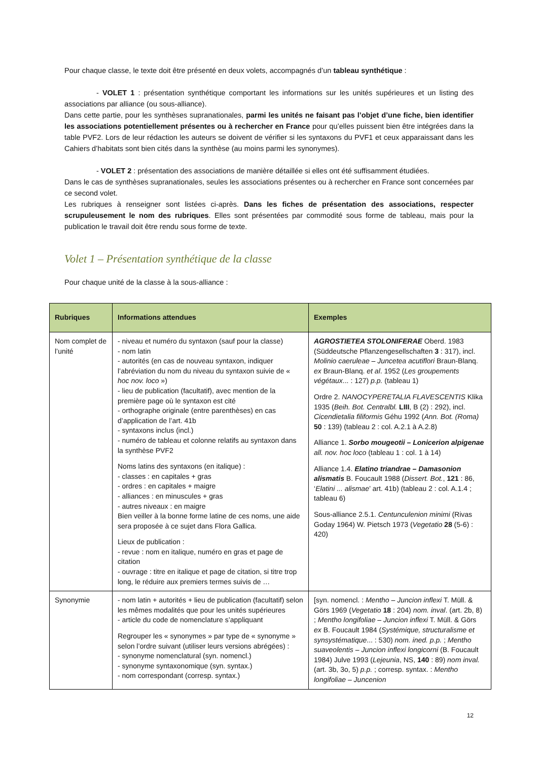Pour chaque classe, le texte doit être présenté en deux volets, accompagnés d’un tableau synthétique :
- VOLET 1 : présentation synthétique comportant les informations sur les unités supérieures et un listing des associations par alliance (ou sous-alliance).
Dans cette partie, pour les synthèses supranationales, parmi les unités ne faisant pas l’objet d’une fiche, bien identifier les associations potentiellement présentes ou à rechercher en France pour qu’elles puissent bien être intégrées dans la table PVF2. Lors de leur rédaction les auteurs se doivent de vérifier si les syntaxons du PVF1 et ceux apparaissant dans les Cahiers d’habitats sont bien cités dans la synthèse (au moins parmi les synonymes).
- VOLET 2 : présentation des associations de manière détaillée si elles ont été suffisamment étudiées.
Dans le cas de synthèses supranationales, seules les associations présentes ou à rechercher en France sont concernées par ce second volet.
Les rubriques à renseigner sont listées ci-après. Dans les fiches de présentation des associations, respecter scrupuleusement le nom des rubriques. Elles sont présentées par commodité sous forme de tableau, mais pour la publication le travail doit être rendu sous forme de texte.
Volet 1 – Présentation synthétique de la classe
Pour chaque unité de la classe à la sous-alliance :
| Rubriques | Informations attendues | Exemples |
| --- | --- | --- |
| Nom complet de l’unité | - niveau et numéro du syntaxon (sauf pour la classe) - nom latin - autorités (en cas de nouveau syntaxon, indiquer l’abréviation du nom du niveau du syntaxon suivie de « hoc nov. loco ») - lieu de publication (facultatif), avec mention de la première page où le syntaxon est cité - orthographe originale (entre parenthèses) en cas d’application de l’art. 41b - syntaxons inclus (incl.) - numéro de tableau et colonne relatifs au syntaxon dans la synthèse PVF2 Noms latins des syntaxons (en italique) : - classes : en capitales + gras - ordres : en capitales + maigre - alliances : en minuscules + gras - autres niveaux : en maigre Bien veiller à la bonne forme latine de ces noms, une aide sera proposée à ce sujet dans Flora Gallica. Lieux de publication : - revue : nom en italique, numéro en gras et page de citation - ouvrage : titre en italique et page de citation, si titre trop long, le réduire aux premiers termes suivis de … | AGROSTIETEA STOLONIFERAE Oberd. 1983 (Süddeutsche Pflanzengesellschaften 3 : 317), incl. Molinio caeruleae – Juncetea acutiflori Braun-Blanq. ex Braun-Blanq. et al . 1952 ( Les groupements végétaux ... : 127) p.p. (tableau 1) Ordre 2. NANOCYPERETALIA FLAVESCENTIS Klika 1935 ( Beih. Bot. Centralbl. LIII , B (2) : 292), incl. Cicendietalia filiformis Géhu 1992 ( Ann. Bot. (Roma) 50 : 139) (tableau 2 : col. A.2.1 à A.2.8) Alliance 1. Sorbo mougeotii – Lonicerion alpigenae all. nov. hoc loco (tableau 1 : col. 1 à 14) Alliance 1.4. Elatino triandrae – Damasonion alismatis B. Foucault 1988 ( Dissert. Bot. , 121 : 86, ‘ Elatini ... alismae ’ art. 41b) (tableau 2 : col. A.1.4 ; tableau 6) Sous-alliance 2.5.1. Centunculenion minimi (Rivas Goday 1964) W. Pietsch 1973 ( Vegetatio 28 (5-6) : 420) |
| Synonymie | - nom latin + autorités + lieu de publication (facultatif) selon les mêmes modalités que pour les unités supérieures - article du code de nomenclature s’appliquant Regrouper les « synonymes » par type de « synonyme » selon l’ordre suivant (utiliser leurs versions abrégées) : - synonyme nomenclatural (syn. nomencl.) - synonyme syntaxonomique (syn. syntax.) - nom correspondant (corresp. syntax.) | [syn. nomencl. : Mentho – Juncion inflexi T. Müll. & Görs 1969 ( Vegetatio 18 : 204) nom. inval . (art. 2b, 8) ; Mentho longifoliae – Juncion inflexi T. Müll. & Görs ex B. Foucault 1984 ( Systémique, structuralisme et synsystématique ... : 530) nom. ined. p.p. ; Mentho suaveolentis – Juncion inflexi longicorni (B. Foucault 1984) Julve 1993 ( Lejeunia , NS, 140 : 89) nom inval. (art. 3b, 3o, 5) p.p. ; corresp. syntax. : Mentho longifoliae – Juncenion |
12